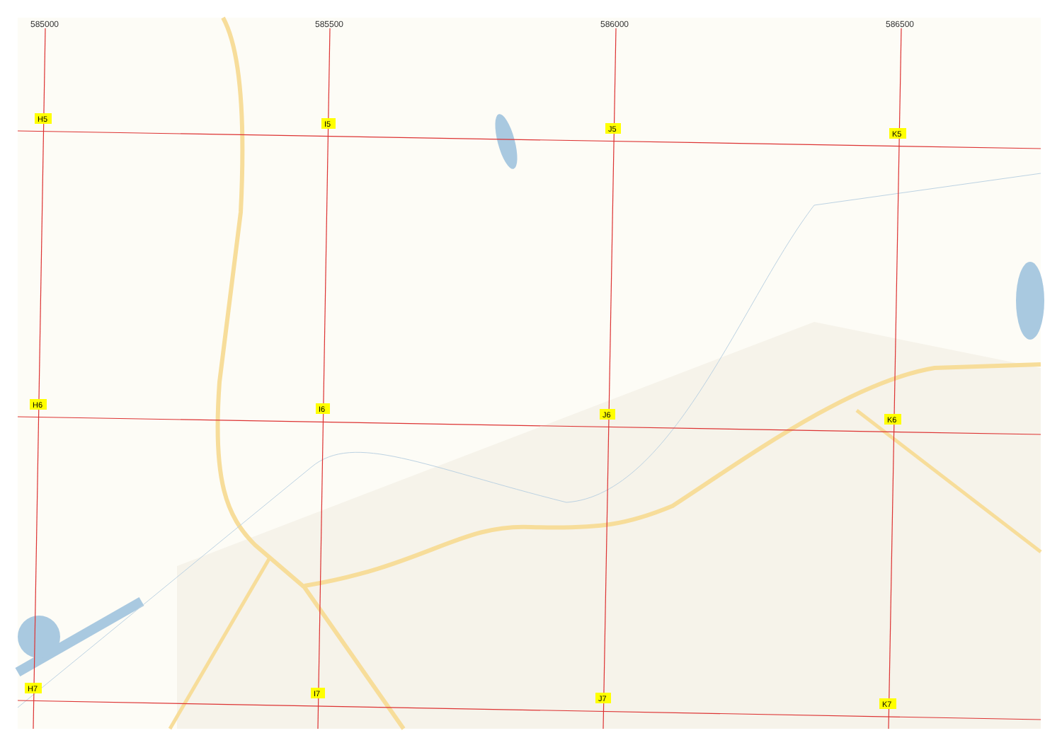585000
585500
586000
586500
H5
I5
J5
K5
H6
I6
J6
K6
H7
I7
J7
K7
Набережная ул. р. Клепечиха Луговая ул. ул. Пушкина ул. Горького Песчаный пер. Северный пер. Больничный пер. Тимуровский пр-д Уральская ул. Алтайская ул. ул. Мамонтова Октан